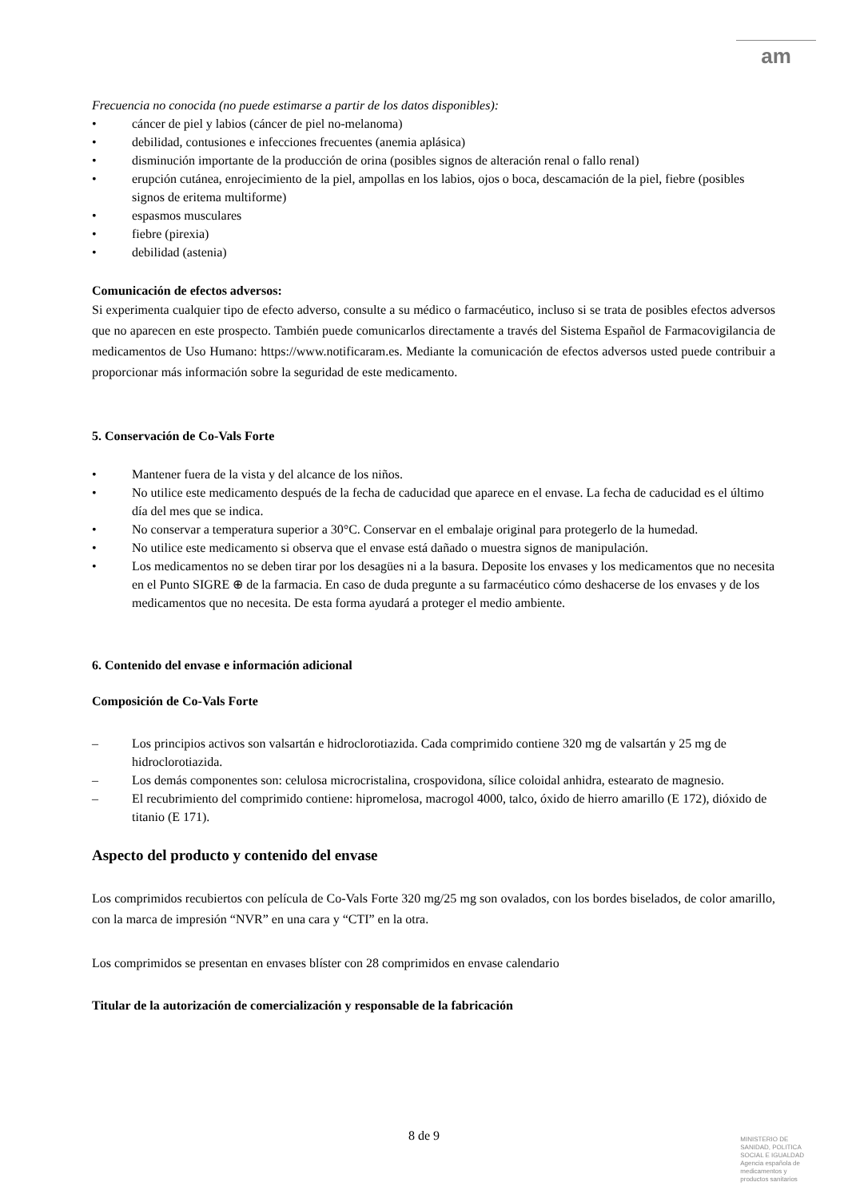am
Frecuencia no conocida (no puede estimarse a partir de los datos disponibles):
• cáncer de piel y labios (cáncer de piel no-melanoma)
• debilidad, contusiones e infecciones frecuentes (anemia aplásica)
• disminución importante de la producción de orina (posibles signos de alteración renal o fallo renal)
• erupción cutánea, enrojecimiento de la piel, ampollas en los labios, ojos o boca, descamación de la piel, fiebre (posibles signos de eritema multiforme)
• espasmos musculares
• fiebre (pirexia)
• debilidad (astenia)
Comunicación de efectos adversos:
Si experimenta cualquier tipo de efecto adverso, consulte a su médico o farmacéutico, incluso si se trata de posibles efectos adversos que no aparecen en este prospecto. También puede comunicarlos directamente a través del Sistema Español de Farmacovigilancia de medicamentos de Uso Humano: https://www.notificaram.es. Mediante la comunicación de efectos adversos usted puede contribuir a proporcionar más información sobre la seguridad de este medicamento.
5. Conservación de Co-Vals Forte
• Mantener fuera de la vista y del alcance de los niños.
• No utilice este medicamento después de la fecha de caducidad que aparece en el envase. La fecha de caducidad es el último día del mes que se indica.
• No conservar a temperatura superior a 30°C. Conservar en el embalaje original para protegerlo de la humedad.
• No utilice este medicamento si observa que el envase está dañado o muestra signos de manipulación.
• Los medicamentos no se deben tirar por los desagües ni a la basura. Deposite los envases y los medicamentos que no necesita en el Punto SIGRE ⊕ de la farmacia. En caso de duda pregunte a su farmacéutico cómo deshacerse de los envases y de los medicamentos que no necesita. De esta forma ayudará a proteger el medio ambiente.
6. Contenido del envase e información adicional
Composición de Co-Vals Forte
– Los principios activos son valsartán e hidroclorotiazida. Cada comprimido contiene 320 mg de valsartán y 25 mg de hidroclorotiazida.
– Los demás componentes son: celulosa microcristalina, crospovidona, sílice coloidal anhidra, estearato de magnesio.
– El recubrimiento del comprimido contiene: hipromelosa, macrogol 4000, talco, óxido de hierro amarillo (E 172), dióxido de titanio (E 171).
Aspecto del producto y contenido del envase
Los comprimidos recubiertos con película de Co-Vals Forte 320 mg/25 mg son ovalados, con los bordes biselados, de color amarillo, con la marca de impresión “NVR” en una cara y “CTI” en la otra.
Los comprimidos se presentan en envases blíster con 28 comprimidos en envase calendario
Titular de la autorización de comercialización y responsable de la fabricación
8 de 9
MINISTERIO DE
SANIDAD, POLITICA
SOCIAL E IGUALDAD
Agencia española de
medicamentos y
productos sanitarios